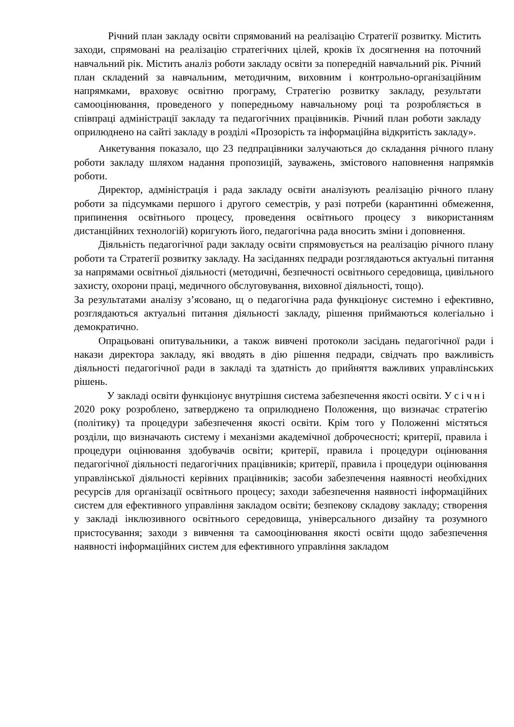Річний план закладу освіти спрямований на реалізацію Стратегії розвитку. Містить заходи, спрямовані на реалізацію стратегічних цілей, кроків їх досягнення на поточний навчальний рік. Містить аналіз роботи закладу освіти за попередній навчальний рік. Річний план складений за навчальним, методичним, виховним і контрольно-організаційним напрямками, враховує освітню програму, Стратегію розвитку закладу, результати самооцінювання, проведеного у попередньому навчальному році та розробляється в співпраці адміністрації закладу та педагогічних працівників. Річний план роботи закладу оприлюднено на сайті закладу в розділі «Прозорість та інформаційна відкритість закладу».
Анкетування показало, що 23 педпрацівники залучаються до складання річного плану роботи закладу шляхом надання пропозицій, зауважень, змістового наповнення напрямків роботи.
Директор, адміністрація і рада закладу освіти аналізують реалізацію річного плану роботи за підсумками першого і другого семестрів, у разі потреби (карантинні обмеження, припинення освітнього процесу, проведення освітнього процесу з використанням дистанційних технологій) коригують його, педагогічна рада вносить зміни і доповнення.
Діяльність педагогічної ради закладу освіти спрямовується на реалізацію річного плану роботи та Стратегії розвитку закладу. На засіданнях педради розглядаються актуальні питання за напрямами освітньої діяльності (методичні, безпечності освітнього середовища, цивільного захисту, охорони праці, медичного обслуговування, виховної діяльності, тощо).
За результатами аналізу з’ясовано, щ о педагогічна рада функціонує системно і ефективно, розглядаються актуальні питання діяльності закладу, рішення приймаються колегіально і демократично.
Опрацьовані опитувальники, а також вивчені протоколи засідань педагогічної ради і накази директора закладу, які вводять в дію рішення педради, свідчать про важливість діяльності педагогічної ради в закладі та здатність до прийняття важливих управлінських рішень.
У закладі освіти функціонує внутрішня система забезпечення якості освіти. У січні 2020 року розроблено, затверджено та оприлюднено Положення, що визначає стратегію (політику) та процедури забезпечення якості освіти. Крім того у Положенні містяться розділи, що визначають систему і механізми академічної доброчесності; критерії, правила і процедури оцінювання здобувачів освіти; критерії, правила і процедури оцінювання педагогічної діяльності педагогічних працівників; критерії, правила і процедури оцінювання управлінської діяльності керівних працівників; засоби забезпечення наявності необхідних ресурсів для організації освітнього процесу; заходи забезпечення наявності інформаційних систем для ефективного управління закладом освіти; безпекову складову закладу; створення у закладі інклюзивного освітнього середовища, універсального дизайну та розумного пристосування; заходи з вивчення та самооцінювання якості освіти щодо забезпечення наявності інформаційних систем для ефективного управління закладом